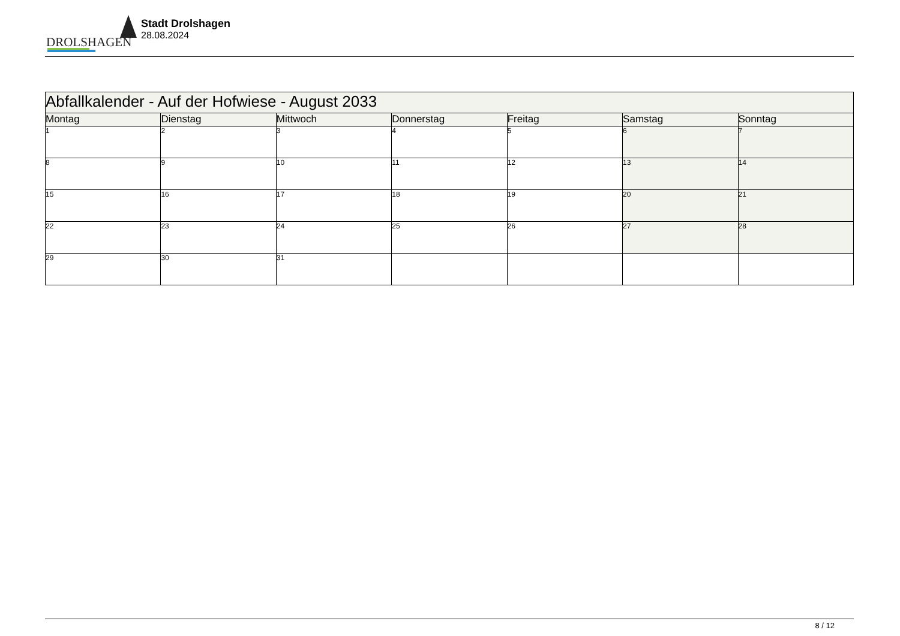DROLSHAGEN
Stadt Drolshagen
28.08.2024
| Abfallkalender - Auf der Hofwiese - August 2033 | | | | | | |
| --- | --- | --- | --- | --- | --- | --- |
| Montag | Dienstag | Mittwoch | Donnerstag | Freitag | Samstag | Sonntag |
| 1 | 2 | 3 | 4 | 5 | 6 | 7 |
| 8 | 9 | 10 | 11 | 12 | 13 | 14 |
| 15 | 16 | 17 | 18 | 19 | 20 | 21 |
| 22 | 23 | 24 | 25 | 26 | 27 | 28 |
| 29 | 30 | 31 | | | | |
8 / 12